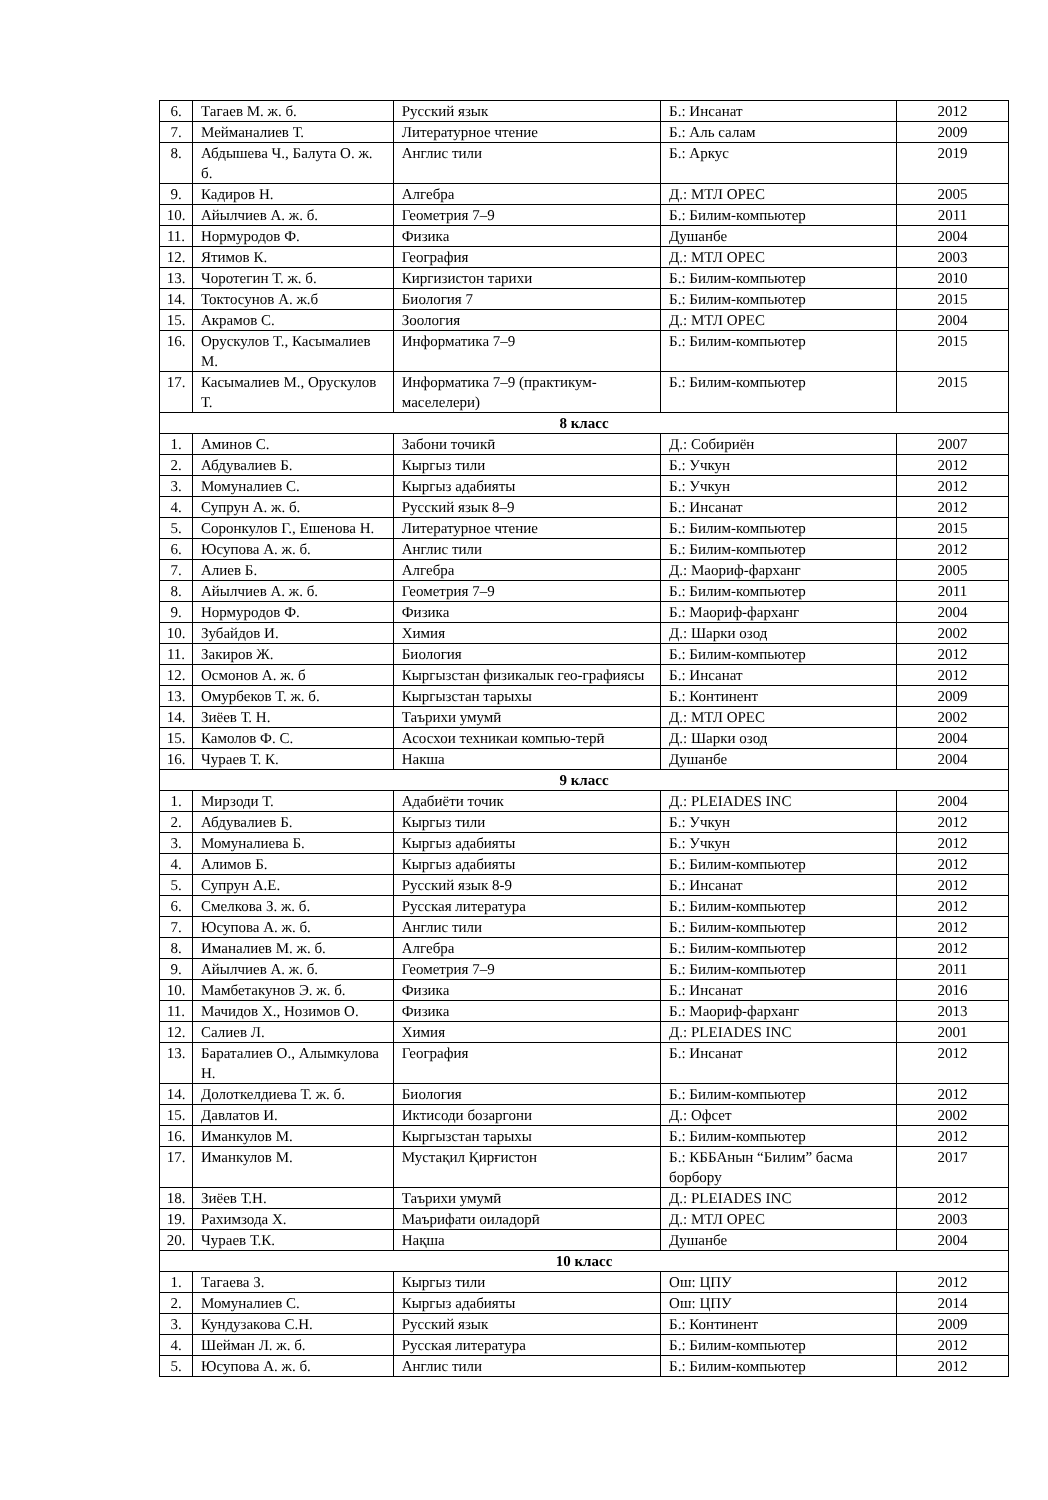| 6. | Тагаев М. ж. б. | Русский язык | Б.: Инсанат | 2012 |
| 7. | Мейманалиев Т. | Литературное чтение | Б.: Аль салам | 2009 |
| 8. | Абдышева Ч., Балута О. ж. б. | Англис тили | Б.: Аркус | 2019 |
| 9. | Кадиров Н. | Алгебра | Д.: МТЛ ОРЕС | 2005 |
| 10. | Айылчиев А. ж. б. | Геометрия 7–9 | Б.: Билим-компьютер | 2011 |
| 11. | Нормуродов Ф. | Физика | Душанбе | 2004 |
| 12. | Ятимов К. | География | Д.: МТЛ ОРЕС | 2003 |
| 13. | Чоротегин Т. ж. б. | Киргизистон тарихи | Б.: Билим-компьютер | 2010 |
| 14. | Токтосунов А. ж.б | Биология 7 | Б.: Билим-компьютер | 2015 |
| 15. | Акрамов С. | Зоология | Д.: МТЛ ОРЕС | 2004 |
| 16. | Орускулов Т., Касымалиев М. | Информатика 7–9 | Б.: Билим-компьютер | 2015 |
| 17. | Касымалиев М., Орускулов Т. | Информатика 7–9 (практикум-маселелери) | Б.: Билим-компьютер | 2015 |
| 8 класс | | | | |
| 1. | Аминов С. | Забони точикӣ | Д.: Собириён | 2007 |
| 2. | Абдувалиев Б. | Кыргыз тили | Б.: Учкун | 2012 |
| 3. | Момуналиев С. | Кыргыз адабияты | Б.: Учкун | 2012 |
| 4. | Супрун А. ж. б. | Русский язык 8–9 | Б.: Инсанат | 2012 |
| 5. | Соронкулов Г., Ешенова Н. | Литературное чтение | Б.: Билим-компьютер | 2015 |
| 6. | Юсупова А. ж. б. | Англис тили | Б.: Билим-компьютер | 2012 |
| 7. | Алиев Б. | Алгебра | Д.: Маориф-фарханг | 2005 |
| 8. | Айылчиев А. ж. б. | Геометрия 7–9 | Б.: Билим-компьютер | 2011 |
| 9. | Нормуродов Ф. | Физика | Б.: Маориф-фарханг | 2004 |
| 10. | Зубайдов И. | Химия | Д.: Шарки озод | 2002 |
| 11. | Закиров Ж. | Биология | Б.: Билим-компьютер | 2012 |
| 12. | Осмонов А. ж. б | Кыргызстан физикалык гео-графиясы | Б.: Инсанат | 2012 |
| 13. | Омурбеков Т. ж. б. | Кыргызстан тарыхы | Б.: Континент | 2009 |
| 14. | Зиёев Т. Н. | Таърихи умумӣ | Д.: МТЛ ОРЕС | 2002 |
| 15. | Камолов Ф. С. | Асосхои техникаи компью-терӣ | Д.: Шарки озод | 2004 |
| 16. | Чураев Т. К. | Накша | Душанбе | 2004 |
| 9 класс | | | | |
| 1. | Мирзоди Т. | Адабиёти точик | Д.: PLEIADES INC | 2004 |
| 2. | Абдувалиев Б. | Кыргыз тили | Б.: Учкун | 2012 |
| 3. | Момуналиева Б. | Кыргыз адабияты | Б.: Учкун | 2012 |
| 4. | Алимов Б. | Кыргыз адабияты | Б.: Билим-компьютер | 2012 |
| 5. | Супрун А.Е. | Русский язык 8-9 | Б.: Инсанат | 2012 |
| 6. | Смелкова З. ж. б. | Русская литература | Б.: Билим-компьютер | 2012 |
| 7. | Юсупова А. ж. б. | Англис тили | Б.: Билим-компьютер | 2012 |
| 8. | Иманалиев М. ж. б. | Алгебра | Б.: Билим-компьютер | 2012 |
| 9. | Айылчиев А. ж. б. | Геометрия 7–9 | Б.: Билим-компьютер | 2011 |
| 10. | Мамбетакунов Э. ж. б. | Физика | Б.: Инсанат | 2016 |
| 11. | Мачидов Х., Нозимов О. | Физика | Б.: Маориф-фарханг | 2013 |
| 12. | Салиев Л. | Химия | Д.: PLEIADES INC | 2001 |
| 13. | Бараталиев О., Алымкулова Н. | География | Б.: Инсанат | 2012 |
| 14. | Долоткелдиева Т. ж. б. | Биология | Б.: Билим-компьютер | 2012 |
| 15. | Давлатов И. | Иктисоди бозаргони | Д.: Офсет | 2002 |
| 16. | Иманкулов М. | Кыргызстан тарыхы | Б.: Билим-компьютер | 2012 |
| 17. | Иманкулов М. | Мустақил Қирғистон | Б.: КББАнын “Билим” басма борбору | 2017 |
| 18. | Зиёев Т.Н. | Таърихи умумӣ | Д.: PLEIADES INC | 2012 |
| 19. | Рахимзода Х. | Маърифати оиладорӣ | Д.: МТЛ ОРЕС | 2003 |
| 20. | Чураев Т.К. | Нақша | Душанбе | 2004 |
| 10 класс | | | | |
| 1. | Тагаева З. | Кыргыз тили | Ош: ЦПУ | 2012 |
| 2. | Момуналиев С. | Кыргыз адабияты | Ош: ЦПУ | 2014 |
| 3. | Кундузакова С.Н. | Русский язык | Б.: Континент | 2009 |
| 4. | Шейман Л. ж. б. | Русская литература | Б.: Билим-компьютер | 2012 |
| 5. | Юсупова А. ж. б. | Англис тили | Б.: Билим-компьютер | 2012 |